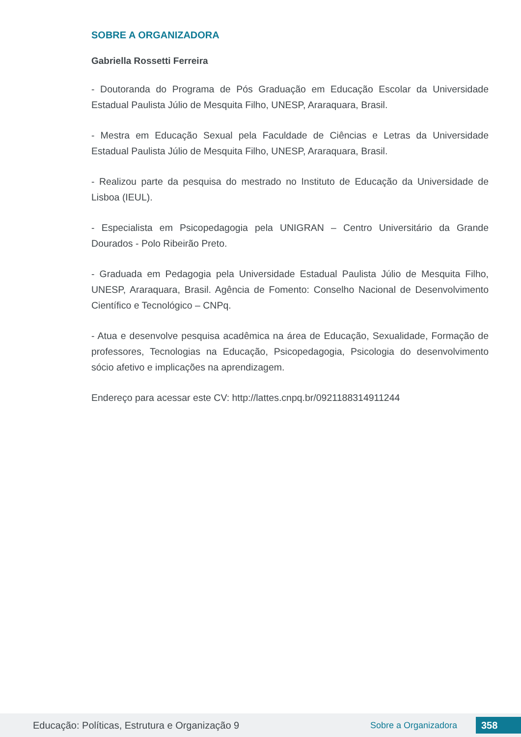SOBRE A ORGANIZADORA
Gabriella Rossetti Ferreira
- Doutoranda do Programa de Pós Graduação em Educação Escolar da Universidade Estadual Paulista Júlio de Mesquita Filho, UNESP, Araraquara, Brasil.
- Mestra em Educação Sexual pela Faculdade de Ciências e Letras da Universidade Estadual Paulista Júlio de Mesquita Filho, UNESP, Araraquara, Brasil.
- Realizou parte da pesquisa do mestrado no Instituto de Educação da Universidade de Lisboa (IEUL).
- Especialista em Psicopedagogia pela UNIGRAN – Centro Universitário da Grande Dourados - Polo Ribeirão Preto.
- Graduada em Pedagogia pela Universidade Estadual Paulista Júlio de Mesquita Filho, UNESP, Araraquara, Brasil. Agência de Fomento: Conselho Nacional de Desenvolvimento Científico e Tecnológico – CNPq.
- Atua e desenvolve pesquisa acadêmica na área de Educação, Sexualidade, Formação de professores, Tecnologias na Educação, Psicopedagogia, Psicologia do desenvolvimento sócio afetivo e implicações na aprendizagem.
Endereço para acessar este CV: http://lattes.cnpq.br/0921188314911244
Educação: Políticas, Estrutura e Organização 9 Sobre a Organizadora 358